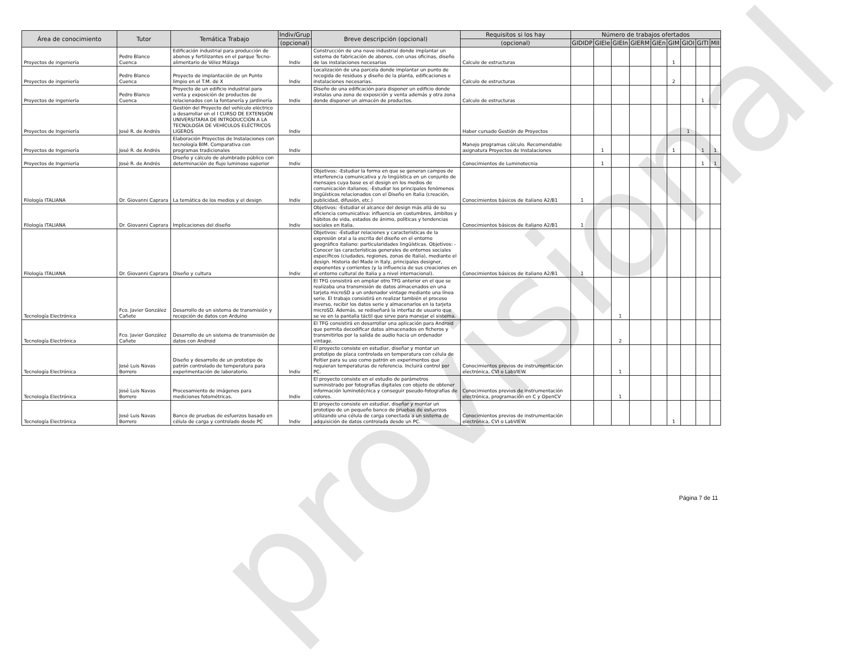provisional
| Área de conocimiento | Tutor | Temática Trabajo | Indiv/Grup | Breve descripción (opcional) | Requisitos si los hay | Número de trabajos ofertados | | | | | | | | |
| --- | --- | --- | --- | --- | --- | --- | --- | --- | --- | --- | --- | --- | --- | --- |
| | | | (opcional) | | (opcional) | GIDIDP | GIEle | GIEIn | GIERM | GIEn | GIM | GIOI | GITI | MII |
| Proyectos de ingeniería | Pedro Blanco Cuenca | Edificación industrial para producción de abonos y fertilizantes en el parque Tecno-alimentario de Vélez Málaga | Indiv | Construcción de una nave industrial donde implantar un sistema de fabricación de abonos, con unas oficinas, diseño de las instalaciones necesarias | Calculo de estructuras | | | | | | 1 | | | |
| Proyectos de ingeniería | Pedro Blanco Cuenca | Proyecto de implantación de un Punto limpio en el T.M. de X | Indiv | Localización de una parcela donde implantar un punto de recogida de residuos y diseño de la planta, edificaciones e instalaciones necesarias. | Calculo de estructuras | | | | | | 2 | | | |
| Proyectos de ingeniería | Pedro Blanco Cuenca | Proyecto de un edificio industrial para venta y exposición de productos de relacionados con la fontanería y jardinería | Indiv | Diseño de una edificación para disponer un edificio donde instalas una zona de exposición y venta además y otra zona donde disponer un almacén de productos. | Calculo de estructuras | | | | | | | | 1 | |
| Proyectos de Ingeniería | José R. de Andrés | Gestión del Proyecto del vehículo eléctrico a desarrollar en el I CURSO DE EXTENSIÓN UNIVERSITARIA DE INTRODUCCIÓN A LA TECNOLOGÍA DE VEHÍCULOS ELÉCTRICOS LIGEROS | Indiv | | Haber cursado Gestión de Proyectos | | | | | | | 1 | | |
| Proyectos de Ingeniería | José R. de Andrés | Elaboración Proyectos de Instalaciones con tecnología BIM. Comparativa con programas tradicionales | Indiv | | Manejo programas cálculo. Recomendable asignatura Proyectos de Instalaciones | | 1 | | | | 1 | | 1 | 1 |
| Proyectos de Ingeniería | José R. de Andrés | Diseño y cálculo de alumbrado público con determinación de flujo luminoso superior | Indiv | | Conocimientos de Luminotecnia | | 1 | | | | | | 1 | 1 |
| Filología ITALIANA | Dr. Giovanni Caprara | La temática de los medios y el design | Indiv | Objetivos: -Estudiar la forma en que se generan campos de interferencia comunicativa y /o lingüística en un conjunto de mensajes cuya base es el design en los medios de comunicación italianos; -Estudiar los principales fenómenos lingüísticos relacionados con el Diseño en Italia (creación, publicidad, difusión, etc.) | Conocimientos básicos de italiano A2/B1 | 1 | | | | | | | | |
| Filología ITALIANA | Dr. Giovanni Caprara | Implicaciones del diseño | Indiv | Objetivos: -Estudiar el alcance del design más allá de su eficiencia comunicativa: influencia en costumbres, ámbitos y hábitos de vida, estados de ánimo, políticas y tendencias sociales en Italia. | Conocimientos básicos de italiano A2/B1 | 1 | | | | | | | | |
| Filología ITALIANA | Dr. Giovanni Caprara | Diseño y cultura | Indiv | Objetivos: -Estudiar relaciones y características de la expresión oral a la escrita del diseño en el entorno geográfico italiano: particularidades lingüísticas. Objetivos: - Conocer las características generales de entornos sociales específicos (ciudades, regiones, zonas de Italia), mediante el design. Historia del Made in Italy, principales designer, exponentes y corrientes (y la influencia de sus creaciones en el entorno cultural de Italia y a nivel internacional). | Conocimientos básicos de italiano A2/B1 | 1 | | | | | | | | |
| Tecnología Electrónica | Fco. Javier González Cañete | Desarrollo de un sistema de transmisión y recepción de datos con Arduino | | El TFG consistirá en ampliar otro TFG anterior en el que se realizaba una transmisión de datos almacenados en una tarjeta microSD a un ordenador vintage mediante una línea serie. El trabajo consistirá en realizar también el proceso inverso, recibir los datos serie y almacenarlos en la tarjeta microSD. Además, se rediseñará la interfaz de usuario que se ve en la pantalla táctil que sirve para manejar el sistema. | | | | 1 | | | | | | |
| Tecnología Electrónica | Fco. Javier González Cañete | Desarrollo de un sistema de transmisión de datos con Android | | El TFG consistirá en desarrollar una aplicación para Android que permita decodificar datos almacenados en ficheros y transmitirlos por la salida de audio hacia un ordenador vintage. | | | | 2 | | | | | | |
| Tecnología Electrónica | José Luis Navas Borrero | Diseño y desarrollo de un prototipo de patrón controlado de temperatura para experimentación de laboratorio. | Indiv | El proyecto consiste en estudiar, diseñar y montar un prototipo de placa controlada en temperatura con célula de Peltier para su uso como patrón en experimentos que requieran temperaturas de referencia. Incluirá control por PC. | Conocimientos previos de instrumentación electrónica, CVI o LabVIEW. | | | 1 | | | | | | |
| Tecnología Electrónica | José Luis Navas Borrero | Procesamiento de imágenes para mediciones fotométricas. | Indiv | El proyecto consiste en el estudio de parámetros suministrado por fotografías digitales con objeto de obtener información luminotécnica y conseguir pseudo-fotografías de colores. | Conocimientos previos de instrumentación electrónica, programación en C y OpenCV | | | 1 | | | | | | |
| Tecnología Electrónica | José Luis Navas Borrero | Banco de pruebas de esfuerzos basado en célula de carga y controlado desde PC | Indiv | El proyecto consiste en estudiar, diseñar y montar un prototipo de un pequeño banco de pruebas de esfuerzos utilizando una célula de carga conectada a un sistema de adquisición de datos controlada desde un PC. | Conocimientos previos de instrumentación electrónica, CVI o LabVIEW. | | | | | | 1 | | | |
Página 7 de 11